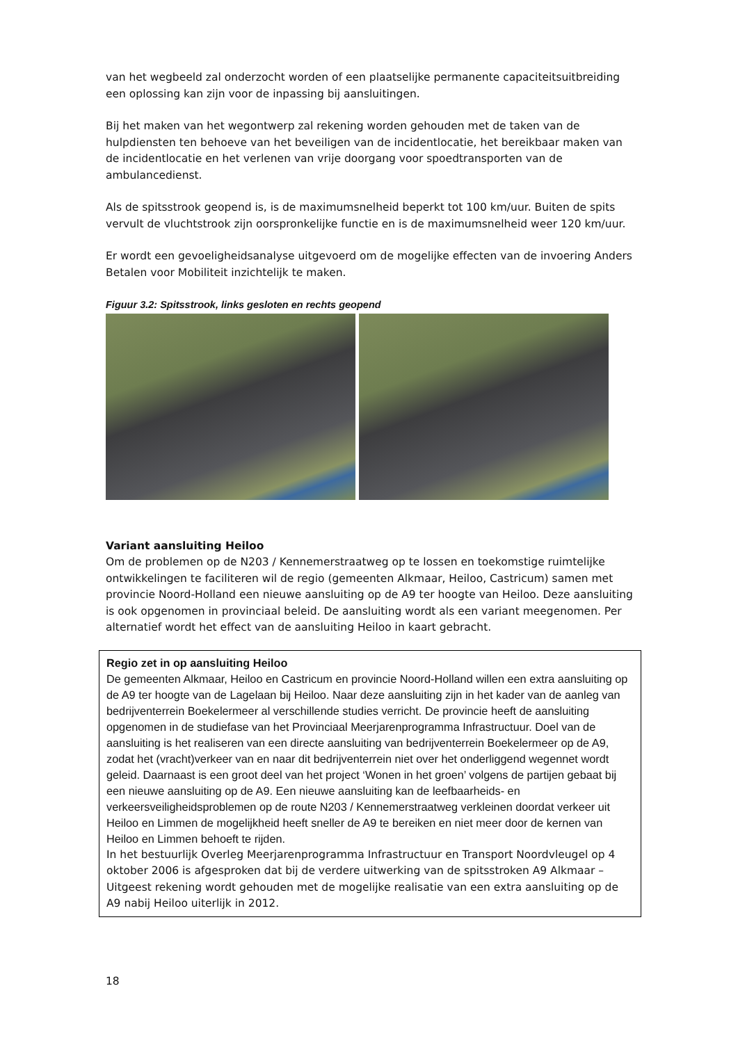van het wegbeeld zal onderzocht worden of een plaatselijke permanente capaciteitsuitbreiding een oplossing kan zijn voor de inpassing bij aansluitingen.
Bij het maken van het wegontwerp zal rekening worden gehouden met de taken van de hulpdiensten ten behoeve van het beveiligen van de incidentlocatie, het bereikbaar maken van de incidentlocatie en het verlenen van vrije doorgang voor spoedtransporten van de ambulancedienst.
Als de spitsstrook geopend is, is de maximumsnelheid beperkt tot 100 km/uur. Buiten de spits vervult de vluchtstrook zijn oorspronkelijke functie en is de maximumsnelheid weer 120 km/uur.
Er wordt een gevoeligheidsanalyse uitgevoerd om de mogelijke effecten van de invoering Anders Betalen voor Mobiliteit inzichtelijk te maken.
Figuur 3.2: Spitsstrook, links gesloten en rechts geopend
Variant aansluiting Heiloo
Om de problemen op de N203 / Kennemerstraatweg op te lossen en toekomstige ruimtelijke ontwikkelingen te faciliteren wil de regio (gemeenten Alkmaar, Heiloo, Castricum) samen met provincie Noord-Holland een nieuwe aansluiting op de A9 ter hoogte van Heiloo. Deze aansluiting is ook opgenomen in provinciaal beleid. De aansluiting wordt als een variant meegenomen. Per alternatief wordt het effect van de aansluiting Heiloo in kaart gebracht.
Regio zet in op aansluiting Heiloo
De gemeenten Alkmaar, Heiloo en Castricum en provincie Noord-Holland willen een extra aansluiting op de A9 ter hoogte van de Lagelaan bij Heiloo. Naar deze aansluiting zijn in het kader van de aanleg van bedrijventerrein Boekelermeer al verschillende studies verricht. De provincie heeft de aansluiting opgenomen in de studiefase van het Provinciaal Meerjarenprogramma Infrastructuur. Doel van de aansluiting is het realiseren van een directe aansluiting van bedrijventerrein Boekelermeer op de A9, zodat het (vracht)verkeer van en naar dit bedrijventerrein niet over het onderliggend wegennet wordt geleid. Daarnaast is een groot deel van het project ‘Wonen in het groen’ volgens de partijen gebaat bij een nieuwe aansluiting op de A9. Een nieuwe aansluiting kan de leefbaarheids- en verkeersveiligheidsproblemen op de route N203 / Kennemerstraatweg verkleinen doordat verkeer uit Heiloo en Limmen de mogelijkheid heeft sneller de A9 te bereiken en niet meer door de kernen van Heiloo en Limmen behoeft te rijden.
In het bestuurlijk Overleg Meerjarenprogramma Infrastructuur en Transport Noordvleugel op 4 oktober 2006 is afgesproken dat bij de verdere uitwerking van de spitsstroken A9 Alkmaar – Uitgeest rekening wordt gehouden met de mogelijke realisatie van een extra aansluiting op de A9 nabij Heiloo uiterlijk in 2012.
18